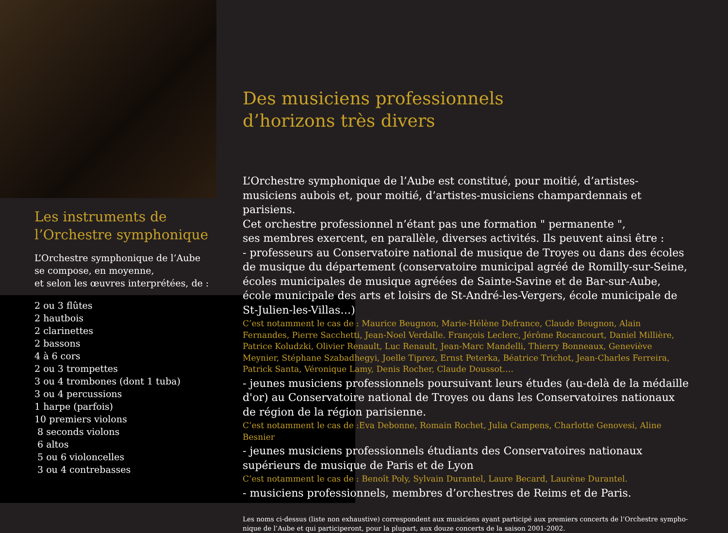Les instruments de
l’Orchestre symphonique
L’Orchestre symphonique de l’Aube
se compose, en moyenne,
et selon les œuvres interprétées, de :
2 ou 3 flûtes
2 hautbois
2 clarinettes
2 bassons
4 à 6 cors
2 ou 3 trompettes
3 ou 4 trombones (dont 1 tuba)
3 ou 4 percussions
1 harpe (parfois)
10 premiers violons
8 seconds violons
6 altos
5 ou 6 violoncelles
3 ou 4 contrebasses
Des musiciens professionnels
d’horizons très divers
L’Orchestre symphonique de l’Aube est constitué, pour moitié, d’artistes-musiciens aubois et, pour moitié, d’artistes-musiciens champardennais et parisiens.
Cet orchestre professionnel n’étant pas une formation " permanente ",
ses membres exercent, en parallèle, diverses activités. Ils peuvent ainsi être :
- professeurs au Conservatoire national de musique de Troyes ou dans des écoles de musique du département (conservatoire municipal agréé de Romilly-sur-Seine, écoles municipales de musique agréées de Sainte-Savine et de Bar-sur-Aube, école municipale des arts et loisirs de St-André-les-Vergers, école municipale de St-Julien-les-Villas…)
C’est notamment le cas de : Maurice Beugnon, Marie-Hélène Defrance, Claude Beugnon, Alain Fernandes, Pierre Sacchetti, Jean-Noel Verdalle. François Leclerc, Jérôme Rocancourt, Daniel Millière, Patrice Koludzki, Olivier Renault, Luc Renault, Jean-Marc Mandelli, Thierry Bonneaux, Geneviève Meynier, Stéphane Szabadhegyi, Joelle Tiprez, Ernst Peterka, Béatrice Trichot, Jean-Charles Ferreira, Patrick Santa, Véronique Lamy, Denis Rocher, Claude Doussot….
- jeunes musiciens professionnels poursuivant leurs études (au-delà de la médaille d'or) au Conservatoire national de Troyes ou dans les Conservatoires nationaux de région de la région parisienne.
C’est notamment le cas de :Eva Debonne, Romain Rochet, Julia Campens, Charlotte Genovesi, Aline Besnier
- jeunes musiciens professionnels étudiants des Conservatoires nationaux supérieurs de musique de Paris et de Lyon
C’est notamment le cas de : Benoît Poly, Sylvain Durantel, Laure Becard, Laurène Durantel.
- musiciens professionnels, membres d’orchestres de Reims et de Paris.
Les noms ci-dessus (liste non exhaustive) correspondent aux musiciens ayant participé aux premiers concerts de l’Orchestre sympho-nique de l’Aube et qui participeront, pour la plupart, aux douze concerts de la saison 2001-2002.